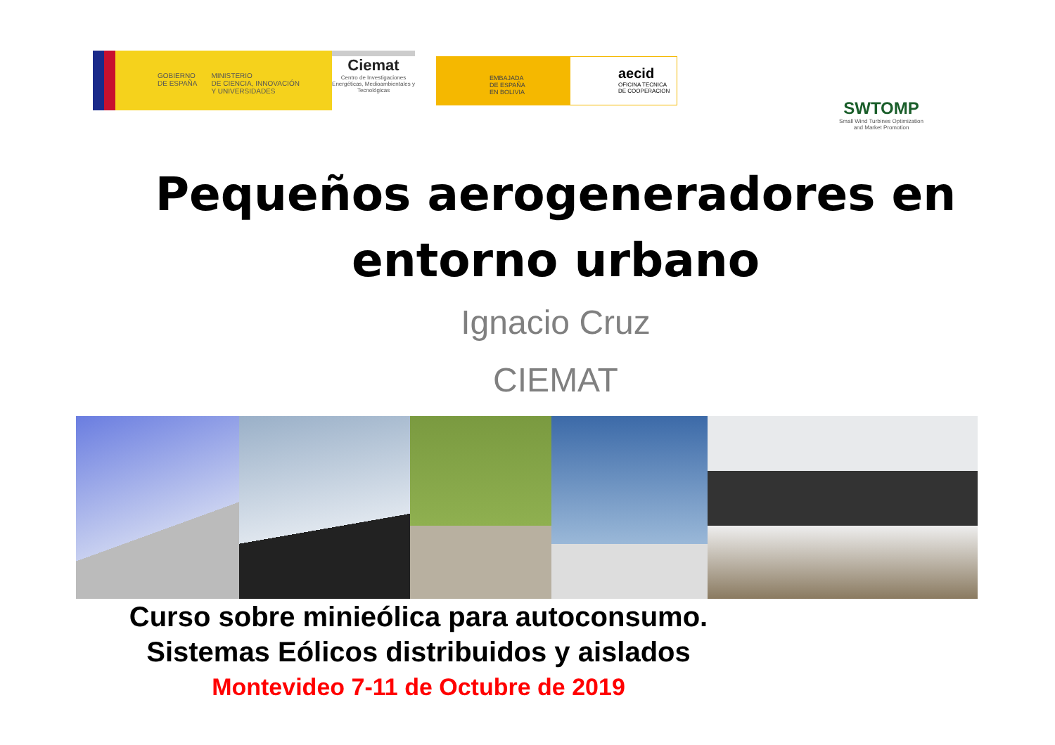GOBIERNO
DE ESPAÑA
MINISTERIO
DE CIENCIA, INNOVACIÓN
Y UNIVERSIDADES
Ciemat
Centro de Investigaciones Energéticas, Medioambientales y Tecnológicas
EMBAJADA
DE ESPAÑA
EN BOLIVIA
aecid
OFICINA TECNICA
DE COOPERACION
SWTOMP
Small Wind Turbines Optimization and Market Promotion
Pequeños aerogeneradores en
entorno urbano
Ignacio Cruz
CIEMAT
Curso sobre minieólica para autoconsumo.
Sistemas Eólicos distribuidos y aislados
Montevideo 7-11 de Octubre de 2019